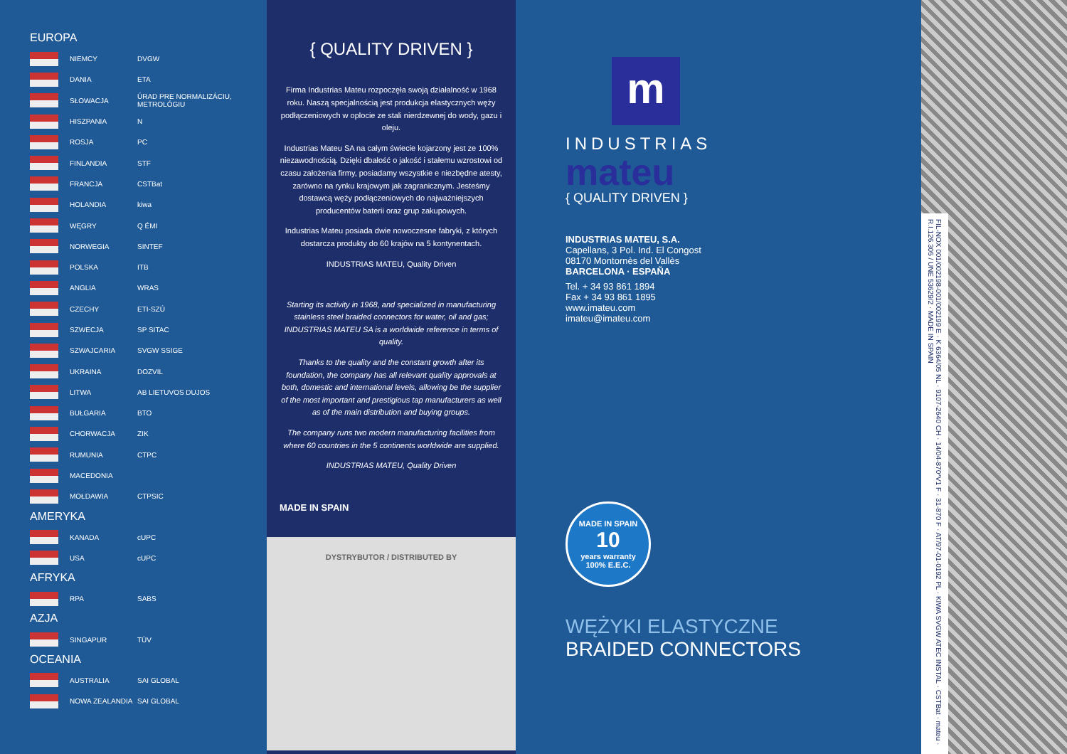EUROPA
| | NIEMCY | DVGW |
| | DANIA | ETA |
| | SŁOWACJA | ÚRAD PRE NORMALIZÁCIU, METROLÓGIU |
| | HISZPANIA | N |
| | ROSJA | PC |
| | FINLANDIA | STF |
| | FRANCJA | CSTBat |
| | HOLANDIA | kiwa |
| | WĘGRY | Q ÉMI |
| | NORWEGIA | SINTEF |
| | POLSKA | ITB |
| | ANGLIA | WRAS |
| | CZECHY | ETI-SZÚ |
| | SZWECJA | SP SITAC |
| | SZWAJCARIA | SVGW SSIGE |
| | UKRAINA | DOZVIL |
| | LITWA | AB LIETUVOS DUJOS |
| | BUŁGARIA | BTO |
| | CHORWACJA | ZIK |
| | RUMUNIA | CTPC |
| | MACEDONIA | |
| | MOŁDAWIA | CTPSIC |
AMERYKA
| | KANADA | cUPC |
| | USA | cUPC |
AFRYKA
| | RPA | SABS |
AZJA
| | SINGAPUR | TÜV |
OCEANIA
| | AUSTRALIA | SAI GLOBAL |
| | NOWA ZEALANDIA | SAI GLOBAL |
{ QUALITY DRIVEN }
Firma Industrias Mateu rozpoczęła swoją działalność w 1968 roku. Naszą specjalnością jest produkcja elastycznych węży podłączeniowych w oplocie ze stali nierdzewnej do wody, gazu i oleju.
Industrias Mateu SA na całym świecie kojarzony jest ze 100% niezawodnością. Dzięki dbałość o jakość i stałemu wzrostowi od czasu założenia firmy, posiadamy wszystkie e niezbędne atesty, zarówno na rynku krajowym jak zagranicznym. Jesteśmy dostawcą węży podłączeniowych do najważniejszych producentów baterii oraz grup zakupowych.
Industrias Mateu posiada dwie nowoczesne fabryki, z których dostarcza produkty do 60 krajów na 5 kontynentach.
INDUSTRIAS MATEU, Quality Driven
Starting its activity in 1968, and specialized in manufacturing stainless steel braided connectors for water, oil and gas; INDUSTRIAS MATEU SA is a worldwide reference in terms of quality.
Thanks to the quality and the constant growth after its foundation, the company has all relevant quality approvals at both, domestic and international levels, allowing be the supplier of the most important and prestigious tap manufacturers as well as of the main distribution and buying groups.
The company runs two modern manufacturing facilities from where 60 countries in the 5 continents worldwide are supplied.
INDUSTRIAS MATEU, Quality Driven
MADE IN SPAIN
DYSTRYBUTOR / DISTRIBUTED BY
m
INDUSTRIAS
mateu
{ QUALITY DRIVEN }
INDUSTRIAS MATEU, S.A.
Capellans, 3 Pol. Ind. El Congost
08170 Montornès del Vallès
BARCELONA · ESPAÑA
Tel. + 34 93 861 1894
Fax + 34 93 861 1895
www.imateu.com
imateu@imateu.com
MADE IN SPAIN
10
years warranty
100% E.E.C.
WĘŻYKI ELASTYCZNE
BRAIDED CONNECTORS
FIL-NOX 001/002198-001/002199 E · K 6364/05 NL · 9107-2640 CH · 14/04-870*V1 F · 31-870 F · AT/97-01-0192 PL · KIWA SVGW ATEC INSTAL · CSTBat · mateu · R.I.126.305 / UNE 53629/2 · MADE IN SPAIN